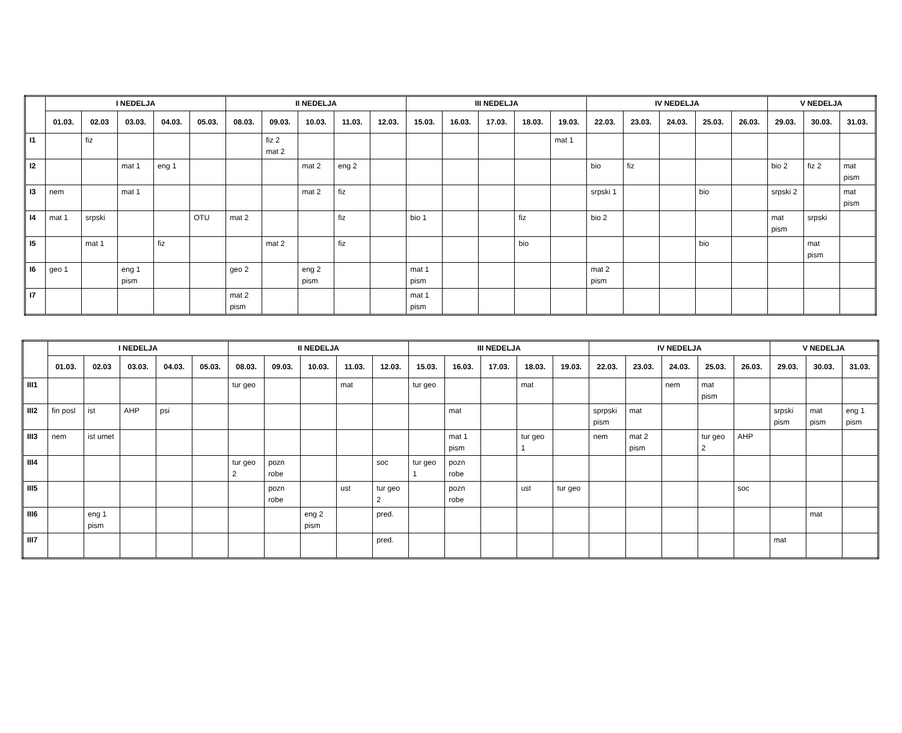| | I NEDELJA | | | | | II NEDELJA | | | | | III NEDELJA | | | | | IV NEDELJA | | | | | V NEDELJA | | |
| --- | --- | --- | --- | --- | --- | --- | --- | --- | --- | --- | --- | --- | --- | --- | --- | --- | --- | --- | --- | --- | --- | --- | --- |
| | 01.03. | 02.03 | 03.03. | 04.03. | 05.03. | 08.03. | 09.03. | 10.03. | 11.03. | 12.03. | 15.03. | 16.03. | 17.03. | 18.03. | 19.03. | 22.03. | 23.03. | 24.03. | 25.03. | 26.03. | 29.03. | 30.03. | 31.03. |
| I1 | | fiz | | | | | fiz 2 mat 2 | | | | | | | | mat 1 | | | | | | | | |
| I2 | | | mat 1 | eng 1 | | | | mat 2 | eng 2 | | | | | | | bio | fiz | | | | bio 2 | fiz 2 | mat pism |
| I3 | nem | | mat 1 | | | | | mat 2 | fiz | | | | | | | srpski 1 | | | bio | | srpski 2 | | mat pism |
| I4 | mat 1 | srpski | | | OTU | mat 2 | | | fiz | | bio 1 | | | fiz | | bio 2 | | | | | mat pism | srpski | |
| I5 | | mat 1 | | fiz | | | mat 2 | | fiz | | | | | bio | | | | | bio | | | mat pism | |
| I6 | geo 1 | | eng 1 pism | | | geo 2 | | eng 2 pism | | | mat 1 pism | | | | | mat 2 pism | | | | | | | |
| I7 | | | | | | mat 2 pism | | | | | mat 1 pism | | | | | | | | | | | | |
| | I NEDELJA | | | | | II NEDELJA | | | | | III NEDELJA | | | | | IV NEDELJA | | | | | V NEDELJA | | |
| --- | --- | --- | --- | --- | --- | --- | --- | --- | --- | --- | --- | --- | --- | --- | --- | --- | --- | --- | --- | --- | --- | --- | --- |
| | 01.03. | 02.03 | 03.03. | 04.03. | 05.03. | 08.03. | 09.03. | 10.03. | 11.03. | 12.03. | 15.03. | 16.03. | 17.03. | 18.03. | 19.03. | 22.03. | 23.03. | 24.03. | 25.03. | 26.03. | 29.03. | 30.03. | 31.03. |
| III1 | | | | | | tur geo | | | mat | | tur geo | | | mat | | | | nem | mat pism | | | | |
| III2 | fin posl | ist | AHP | psi | | | | | | | | mat | | | | sprpski pism | mat | | | | srpski pism | mat pism | eng 1 pism |
| III3 | nem | ist umet | | | | | | | | | | mat 1 pism | | tur geo 1 | | nem | mat 2 pism | | tur geo 2 | AHP | | | |
| III4 | | | | | | tur geo 2 | pozn robe | | | soc | tur geo 1 | pozn robe | | | | | | | | | | | |
| III5 | | | | | | | pozn robe | | ust | tur geo 2 | | pozn robe | | ust | tur geo | | | | | soc | | | |
| III6 | | eng 1 pism | | | | | | eng 2 pism | | pred. | | | | | | | | | | | | mat | |
| III7 | | | | | | | | | | pred. | | | | | | | | | | | mat | | |